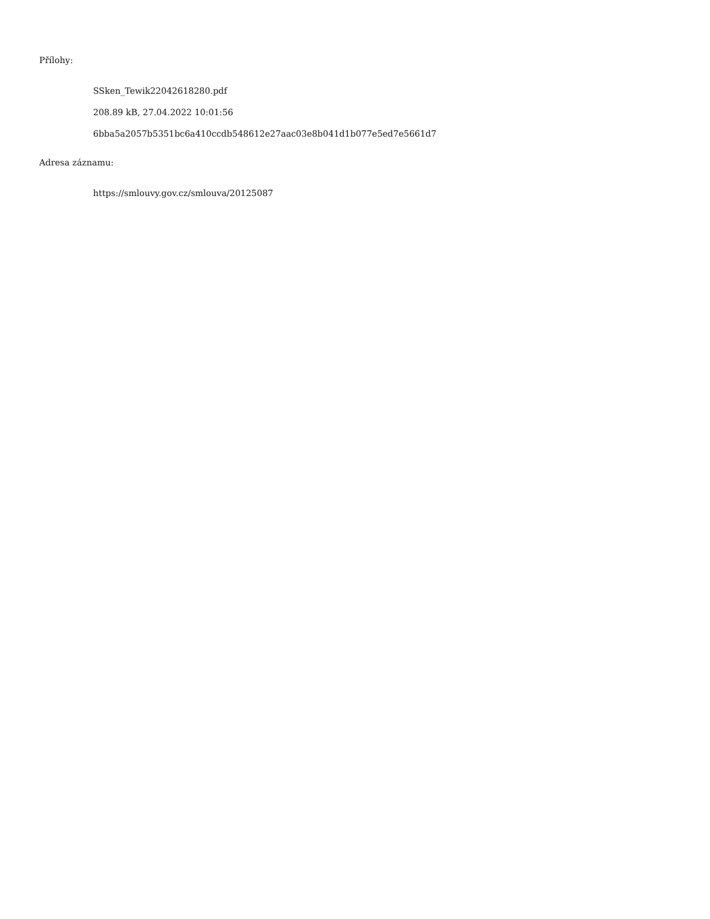Přílohy:
SSken_Tewik22042618280.pdf
208.89 kB, 27.04.2022 10:01:56
6bba5a2057b5351bc6a410ccdb548612e27aac03e8b041d1b077e5ed7e5661d7
Adresa záznamu:
https://smlouvy.gov.cz/smlouva/20125087